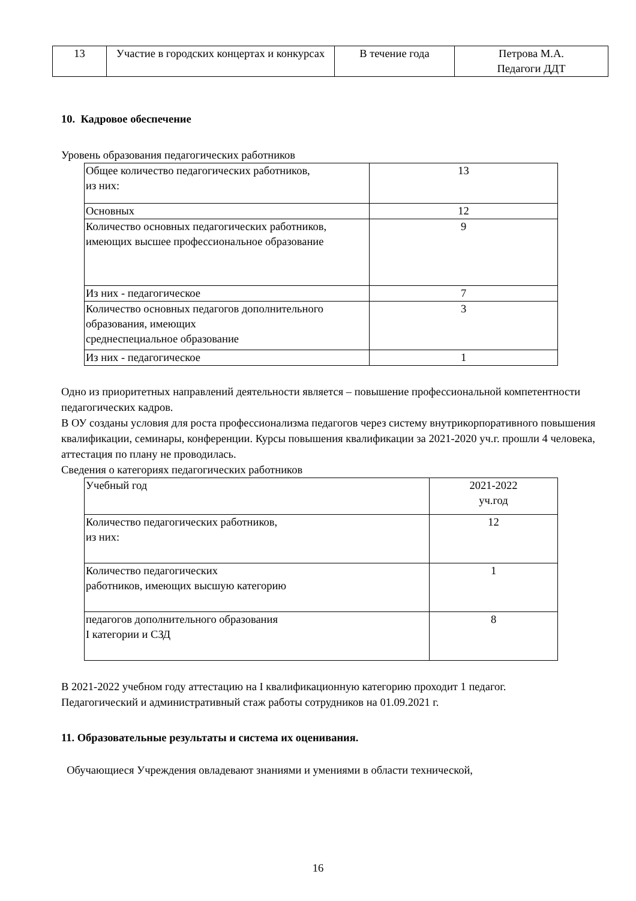| 13 | Участие в городских концертах и конкурсах | В течение года | Петрова М.А. Педагоги ДДТ |
10. Кадровое обеспечение
Уровень образования педагогических работников
| Общее количество педагогических работников, из них: | 13 |
| Основных | 12 |
| Количество основных педагогических работников, имеющих высшее профессиональное образование | 9 |
| Из них - педагогическое | 7 |
| Количество основных педагогов дополнительного образования, имеющих среднеспециальное образование | 3 |
| Из них - педагогическое | 1 |
Одно из приоритетных направлений деятельности является – повышение профессиональной компетентности педагогических кадров.
В ОУ созданы условия для роста профессионализма педагогов через систему внутрикорпоративного повышения квалификации, семинары, конференции. Курсы повышения квалификации за 2021-2020 уч.г. прошли 4 человека, аттестация по плану не проводилась.
Сведения о категориях педагогических работников
| Учебный год | 2021-2022 уч.год |
| Количество педагогических работников, из них: | 12 |
| Количество педагогических работников, имеющих высшую категорию | 1 |
| педагогов дополнительного образования I категории и СЗД | 8 |
В 2021-2022 учебном году аттестацию на I квалификационную категорию проходит 1 педагог.
Педагогический и административный стаж работы сотрудников на 01.09.2021 г.
11. Образовательные результаты и система их оценивания.
Обучающиеся Учреждения овладевают знаниями и умениями в области технической,
16